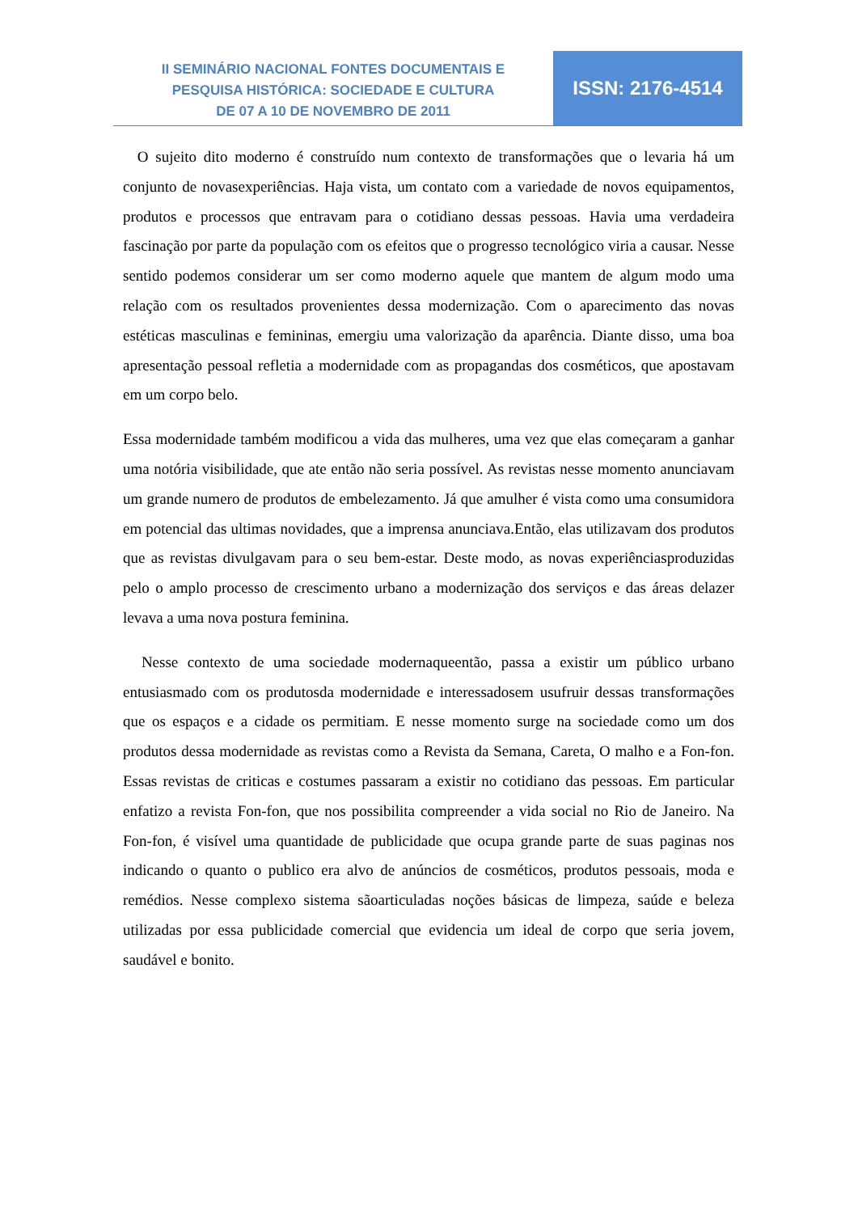II SEMINÁRIO NACIONAL FONTES DOCUMENTAIS E
PESQUISA HISTÓRICA: SOCIEDADE E CULTURA
DE 07 A 10 DE NOVEMBRO DE 2011
ISSN: 2176-4514
O sujeito dito moderno é construído num contexto de transformações que o levaria há um conjunto de novasexperiências. Haja vista, um contato com a variedade de novos equipamentos, produtos e processos que entravam para o cotidiano dessas pessoas. Havia uma verdadeira fascinação por parte da população com os efeitos que o progresso tecnológico viria a causar. Nesse sentido podemos considerar um ser como moderno aquele que mantem de algum modo uma relação com os resultados provenientes dessa modernização. Com o aparecimento das novas estéticas masculinas e femininas, emergiu uma valorização da aparência. Diante disso, uma boa apresentação pessoal refletia a modernidade com as propagandas dos cosméticos, que apostavam em um corpo belo.
Essa modernidade também modificou a vida das mulheres, uma vez que elas começaram a ganhar uma notória visibilidade, que ate então não seria possível. As revistas nesse momento anunciavam um grande numero de produtos de embelezamento. Já que amulher é vista como uma consumidora em potencial das ultimas novidades, que a imprensa anunciava.Então, elas utilizavam dos produtos que as revistas divulgavam para o seu bem-estar. Deste modo, as novas experiênciasproduzidas pelo o amplo processo de crescimento urbano a modernização dos serviços e das áreas delazer levava a uma nova postura feminina.
Nesse contexto de uma sociedade modernaqueentão, passa a existir um público urbano entusiasmado com os produtosda modernidade e interessadosem usufruir dessas transformações que os espaços e a cidade os permitiam. E nesse momento surge na sociedade como um dos produtos dessa modernidade as revistas como a Revista da Semana, Careta, O malho e a Fon-fon. Essas revistas de criticas e costumes passaram a existir no cotidiano das pessoas. Em particular enfatizo a revista Fon-fon, que nos possibilita compreender a vida social no Rio de Janeiro. Na Fon-fon, é visível uma quantidade de publicidade que ocupa grande parte de suas paginas nos indicando o quanto o publico era alvo de anúncios de cosméticos, produtos pessoais, moda e remédios. Nesse complexo sistema sãoarticuladas noções básicas de limpeza, saúde e beleza utilizadas por essa publicidade comercial que evidencia um ideal de corpo que seria jovem, saudável e bonito.